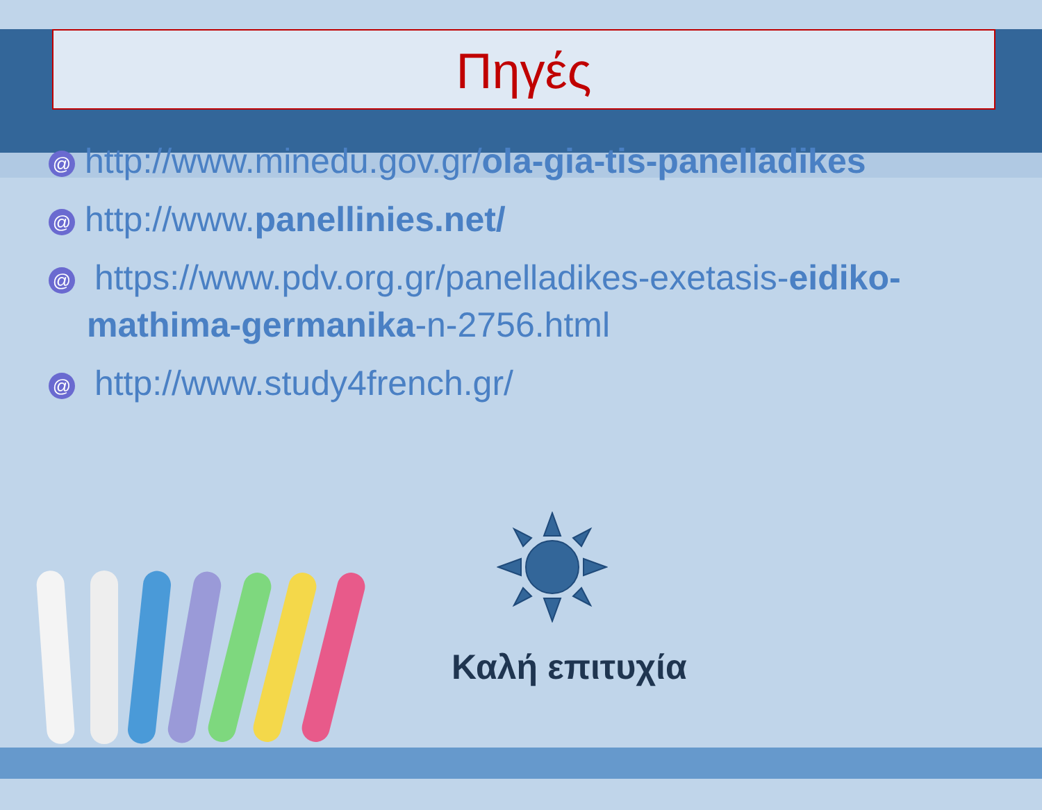Πηγές
@ http://www.minedu.gov.gr/ola-gia-tis-panelladikes
@ http://www.panellinies.net/
@ https://www.pdv.org.gr/panelladikes-exetasis-eidiko-mathima-germanika-n-2756.html
@ http://www.study4french.gr/
Καλή επιτυχία